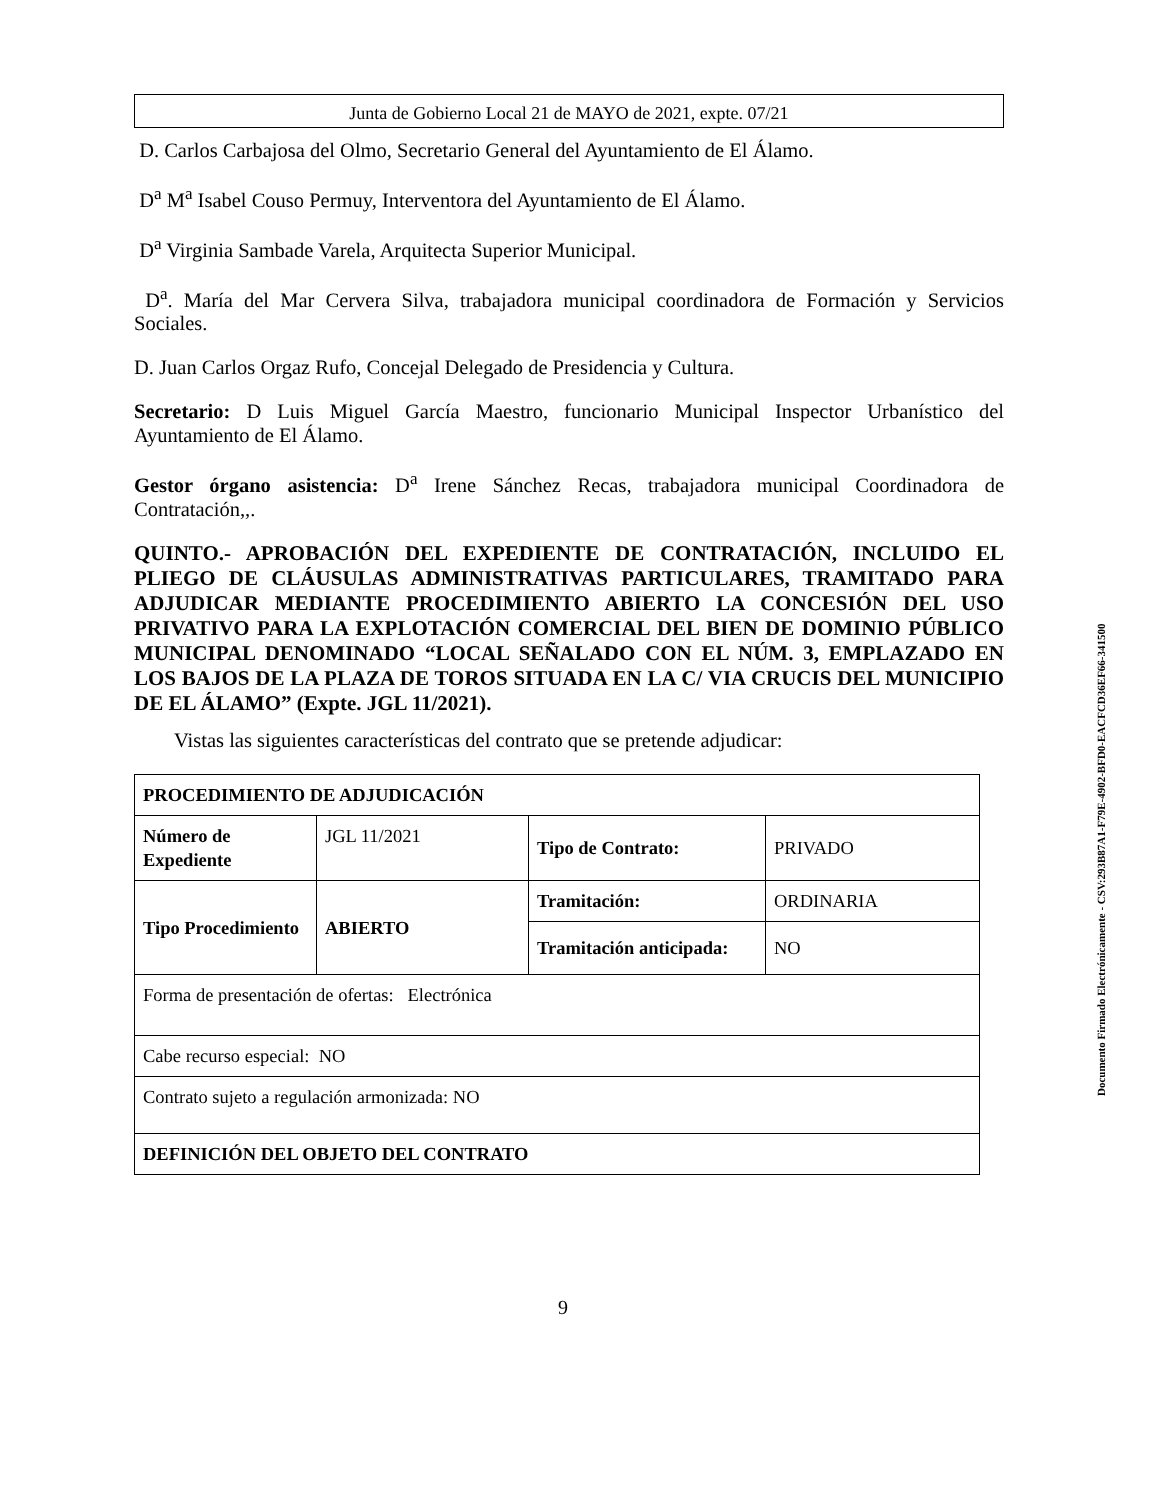Junta de Gobierno Local 21 de MAYO de 2021, expte. 07/21
D. Carlos Carbajosa del Olmo, Secretario General del Ayuntamiento de El Álamo.
D<sup>a</sup> M<sup>a</sup> Isabel Couso Permuy, Interventora del Ayuntamiento de El Álamo.
D<sup>a</sup> Virginia Sambade Varela, Arquitecta Superior Municipal.
D<sup>a</sup>. María del Mar Cervera Silva, trabajadora municipal coordinadora de Formación y Servicios Sociales.
D. Juan Carlos Orgaz Rufo, Concejal Delegado de Presidencia y Cultura.
Secretario: D Luis Miguel García Maestro, funcionario Municipal Inspector Urbanístico del Ayuntamiento de El Álamo.
Gestor órgano asistencia: D<sup>a</sup> Irene Sánchez Recas, trabajadora municipal Coordinadora de Contratación,,.
QUINTO.- APROBACIÓN DEL EXPEDIENTE DE CONTRATACIÓN, INCLUIDO EL PLIEGO DE CLÁUSULAS ADMINISTRATIVAS PARTICULARES, TRAMITADO PARA ADJUDICAR MEDIANTE PROCEDIMIENTO ABIERTO LA CONCESIÓN DEL USO PRIVATIVO PARA LA EXPLOTACIÓN COMERCIAL DEL BIEN DE DOMINIO PÚBLICO MUNICIPAL DENOMINADO “LOCAL SEÑALADO CON EL NÚM. 3, EMPLAZADO EN LOS BAJOS DE LA PLAZA DE TOROS SITUADA EN LA C/ VIA CRUCIS DEL MUNICIPIO DE EL ÁLAMO” (Expte. JGL 11/2021).
Vistas las siguientes características del contrato que se pretende adjudicar:
| PROCEDIMIENTO DE ADJUDICACIÓN | | | |
| Número de Expediente | JGL 11/2021 | Tipo de Contrato: | PRIVADO |
| Tipo Procedimiento | ABIERTO | Tramitación: | ORDINARIA |
| | | Tramitación anticipada: | NO |
| Forma de presentación de ofertas: Electrónica | | | |
| Cabe recurso especial: NO | | | |
| Contrato sujeto a regulación armonizada: NO | | | |
| DEFINICIÓN DEL OBJETO DEL CONTRATO | | | |
Documento Firmado Electrónicamente - CSV:293B87A1-F79E-4902-BFD0-EACFCD36EF66-341500
9